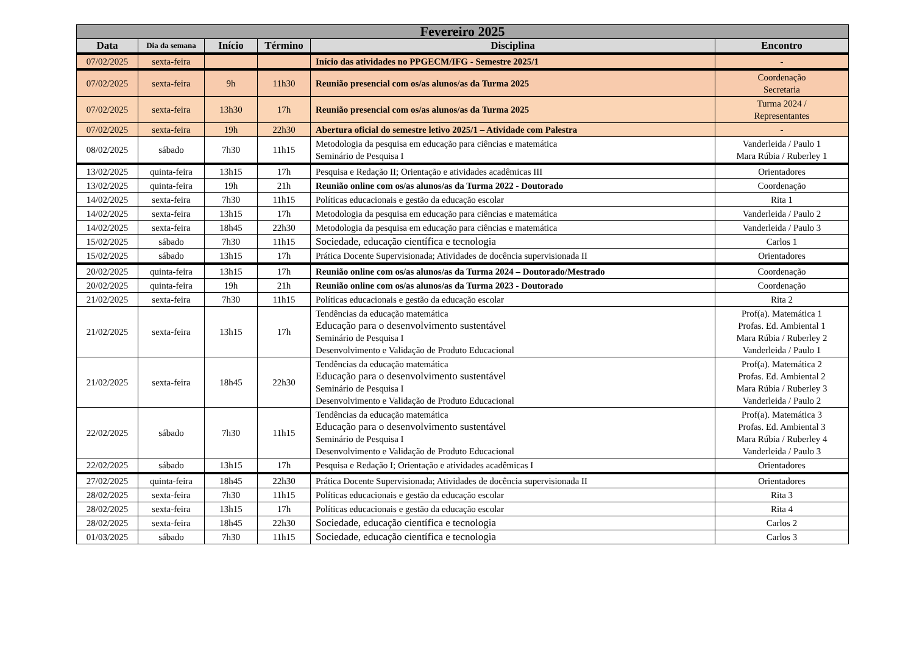| Fevereiro 2025 | | | | | |
| --- | --- | --- | --- | --- | --- |
| Data | Dia da semana | Início | Término | Disciplina | Encontro |
| 07/02/2025 | sexta-feira | | | Início das atividades no PPGECM/IFG - Semestre 2025/1 | - |
| 07/02/2025 | sexta-feira | 9h | 11h30 | Reunião presencial com os/as alunos/as da Turma 2025 | Coordenação Secretaria |
| 07/02/2025 | sexta-feira | 13h30 | 17h | Reunião presencial com os/as alunos/as da Turma 2025 | Turma 2024 / Representantes |
| 07/02/2025 | sexta-feira | 19h | 22h30 | Abertura oficial do semestre letivo 2025/1 – Atividade com Palestra | - |
| 08/02/2025 | sábado | 7h30 | 11h15 | Metodologia da pesquisa em educação para ciências e matemática Seminário de Pesquisa I | Vanderleida / Paulo 1 Mara Rúbia / Ruberley 1 |
| 13/02/2025 | quinta-feira | 13h15 | 17h | Pesquisa e Redação II; Orientação e atividades acadêmicas III | Orientadores |
| 13/02/2025 | quinta-feira | 19h | 21h | Reunião online com os/as alunos/as da Turma 2022 - Doutorado | Coordenação |
| 14/02/2025 | sexta-feira | 7h30 | 11h15 | Políticas educacionais e gestão da educação escolar | Rita 1 |
| 14/02/2025 | sexta-feira | 13h15 | 17h | Metodologia da pesquisa em educação para ciências e matemática | Vanderleida / Paulo 2 |
| 14/02/2025 | sexta-feira | 18h45 | 22h30 | Metodologia da pesquisa em educação para ciências e matemática | Vanderleida / Paulo 3 |
| 15/02/2025 | sábado | 7h30 | 11h15 | Sociedade, educação científica e tecnologia | Carlos 1 |
| 15/02/2025 | sábado | 13h15 | 17h | Prática Docente Supervisionada; Atividades de docência supervisionada II | Orientadores |
| 20/02/2025 | quinta-feira | 13h15 | 17h | Reunião online com os/as alunos/as da Turma 2024 – Doutorado/Mestrado | Coordenação |
| 20/02/2025 | quinta-feira | 19h | 21h | Reunião online com os/as alunos/as da Turma 2023 - Doutorado | Coordenação |
| 21/02/2025 | sexta-feira | 7h30 | 11h15 | Políticas educacionais e gestão da educação escolar | Rita 2 |
| 21/02/2025 | sexta-feira | 13h15 | 17h | Tendências da educação matemática Educação para o desenvolvimento sustentável Seminário de Pesquisa I Desenvolvimento e Validação de Produto Educacional | Prof(a). Matemática 1 Profas. Ed. Ambiental 1 Mara Rúbia / Ruberley 2 Vanderleida / Paulo 1 |
| 21/02/2025 | sexta-feira | 18h45 | 22h30 | Tendências da educação matemática Educação para o desenvolvimento sustentável Seminário de Pesquisa I Desenvolvimento e Validação de Produto Educacional | Prof(a). Matemática 2 Profas. Ed. Ambiental 2 Mara Rúbia / Ruberley 3 Vanderleida / Paulo 2 |
| 22/02/2025 | sábado | 7h30 | 11h15 | Tendências da educação matemática Educação para o desenvolvimento sustentável Seminário de Pesquisa I Desenvolvimento e Validação de Produto Educacional | Prof(a). Matemática 3 Profas. Ed. Ambiental 3 Mara Rúbia / Ruberley 4 Vanderleida / Paulo 3 |
| 22/02/2025 | sábado | 13h15 | 17h | Pesquisa e Redação I; Orientação e atividades acadêmicas I | Orientadores |
| 27/02/2025 | quinta-feira | 18h45 | 22h30 | Prática Docente Supervisionada; Atividades de docência supervisionada II | Orientadores |
| 28/02/2025 | sexta-feira | 7h30 | 11h15 | Políticas educacionais e gestão da educação escolar | Rita 3 |
| 28/02/2025 | sexta-feira | 13h15 | 17h | Políticas educacionais e gestão da educação escolar | Rita 4 |
| 28/02/2025 | sexta-feira | 18h45 | 22h30 | Sociedade, educação científica e tecnologia | Carlos 2 |
| 01/03/2025 | sábado | 7h30 | 11h15 | Sociedade, educação científica e tecnologia | Carlos 3 |